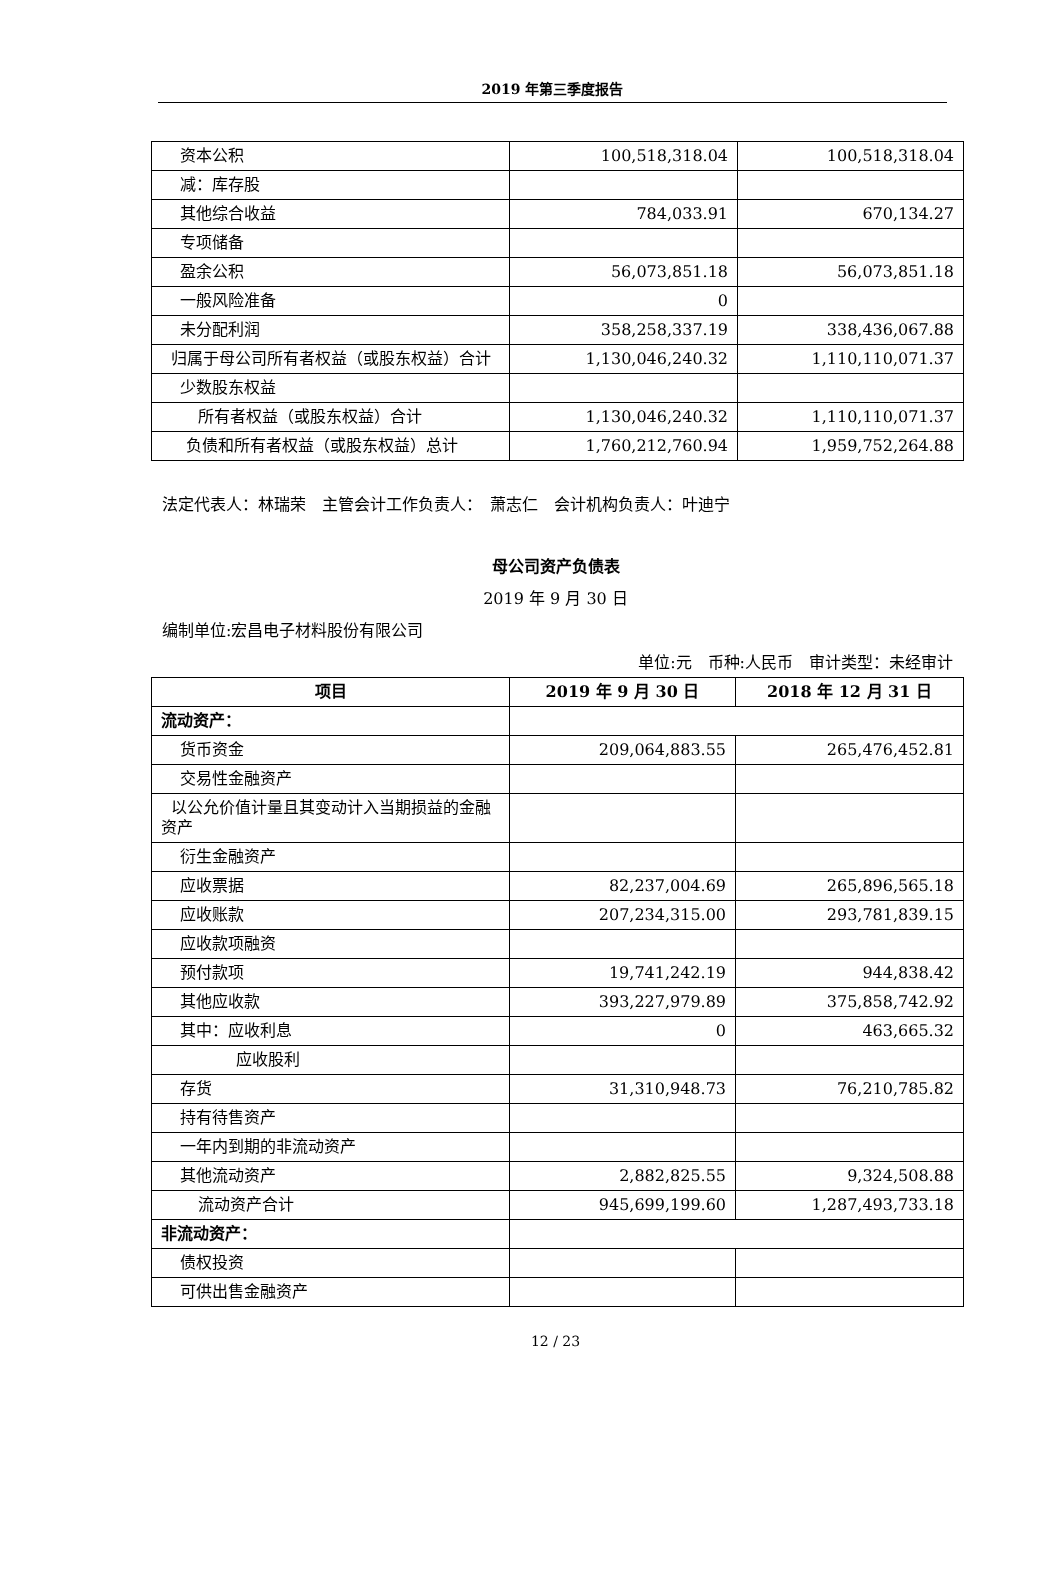2019 年第三季度报告
| 资本公积 | 100,518,318.04 | 100,518,318.04 |
| 减：库存股 | | |
| 其他综合收益 | 784,033.91 | 670,134.27 |
| 专项储备 | | |
| 盈余公积 | 56,073,851.18 | 56,073,851.18 |
| 一般风险准备 | 0 | |
| 未分配利润 | 358,258,337.19 | 338,436,067.88 |
| 归属于母公司所有者权益（或股东权益）合计 | 1,130,046,240.32 | 1,110,110,071.37 |
| 少数股东权益 | | |
| 所有者权益（或股东权益）合计 | 1,130,046,240.32 | 1,110,110,071.37 |
| 负债和所有者权益（或股东权益）总计 | 1,760,212,760.94 | 1,959,752,264.88 |
法定代表人：林瑞荣　主管会计工作负责人：　萧志仁　会计机构负责人：叶迪宁
母公司资产负债表
2019 年 9 月 30 日
编制单位:宏昌电子材料股份有限公司
单位:元　币种:人民币　审计类型：未经审计
| 项目 | 2019 年 9 月 30 日 | 2018 年 12 月 31 日 |
| --- | --- | --- |
| 流动资产： | | |
| 货币资金 | 209,064,883.55 | 265,476,452.81 |
| 交易性金融资产 | | |
| 以公允价值计量且其变动计入当期损益的金融资产 | | |
| 衍生金融资产 | | |
| 应收票据 | 82,237,004.69 | 265,896,565.18 |
| 应收账款 | 207,234,315.00 | 293,781,839.15 |
| 应收款项融资 | | |
| 预付款项 | 19,741,242.19 | 944,838.42 |
| 其他应收款 | 393,227,979.89 | 375,858,742.92 |
| 其中：应收利息 | 0 | 463,665.32 |
| 应收股利 | | |
| 存货 | 31,310,948.73 | 76,210,785.82 |
| 持有待售资产 | | |
| 一年内到期的非流动资产 | | |
| 其他流动资产 | 2,882,825.55 | 9,324,508.88 |
| 流动资产合计 | 945,699,199.60 | 1,287,493,733.18 |
| 非流动资产： | | |
| 债权投资 | | |
| 可供出售金融资产 | | |
12 / 23